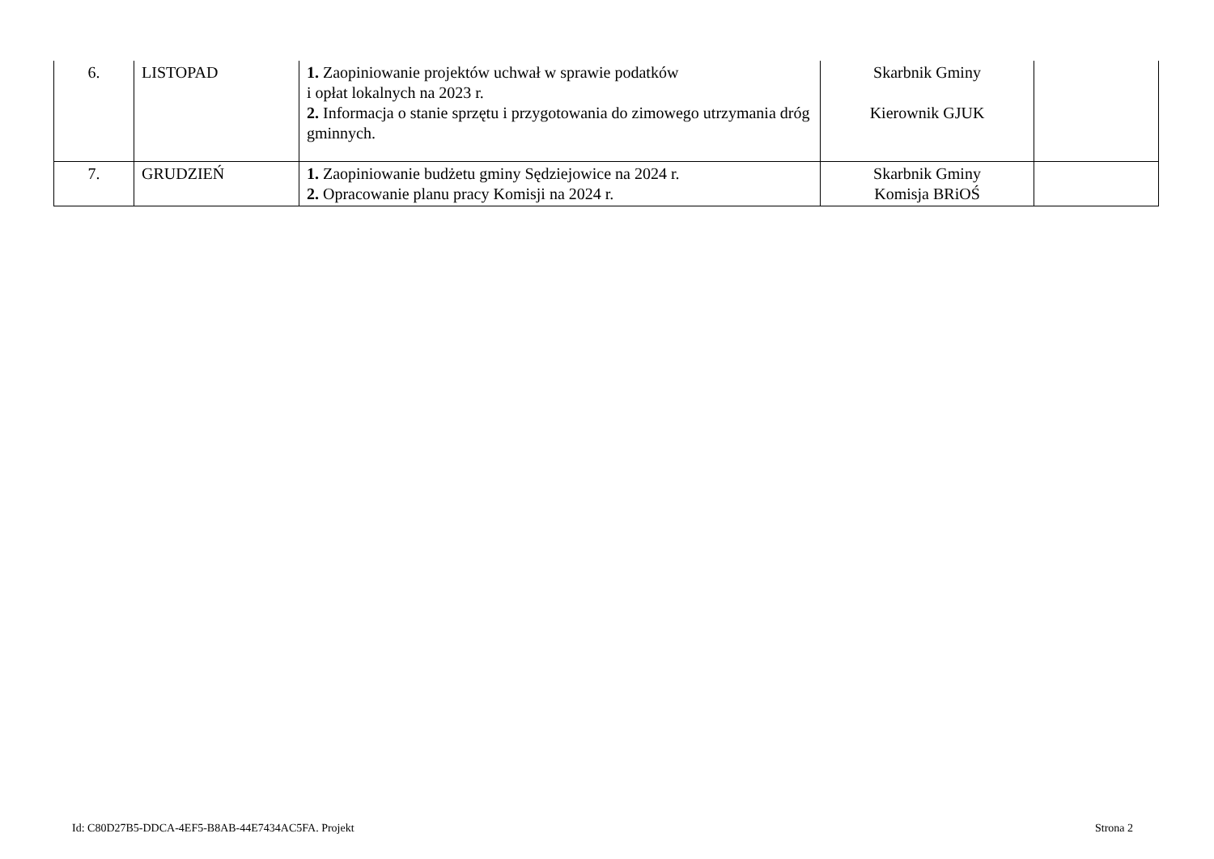| 6. | LISTOPAD | 1. Zaopiniowanie projektów uchwał w sprawie podatków i opłat lokalnych na 2023 r. 2. Informacja o stanie sprzętu i przygotowania do zimowego utrzymania dróg gminnych. | Skarbnik Gminy Kierownik GJUK | |
| 7. | GRUDZIEŃ | 1. Zaopiniowanie budżetu gminy Sędziejowice na 2024 r. 2. Opracowanie planu pracy Komisji na 2024 r. | Skarbnik Gminy Komisja BRiOŚ | |
Id: C80D27B5-DDCA-4EF5-B8AB-44E7434AC5FA. Projekt
Strona 2